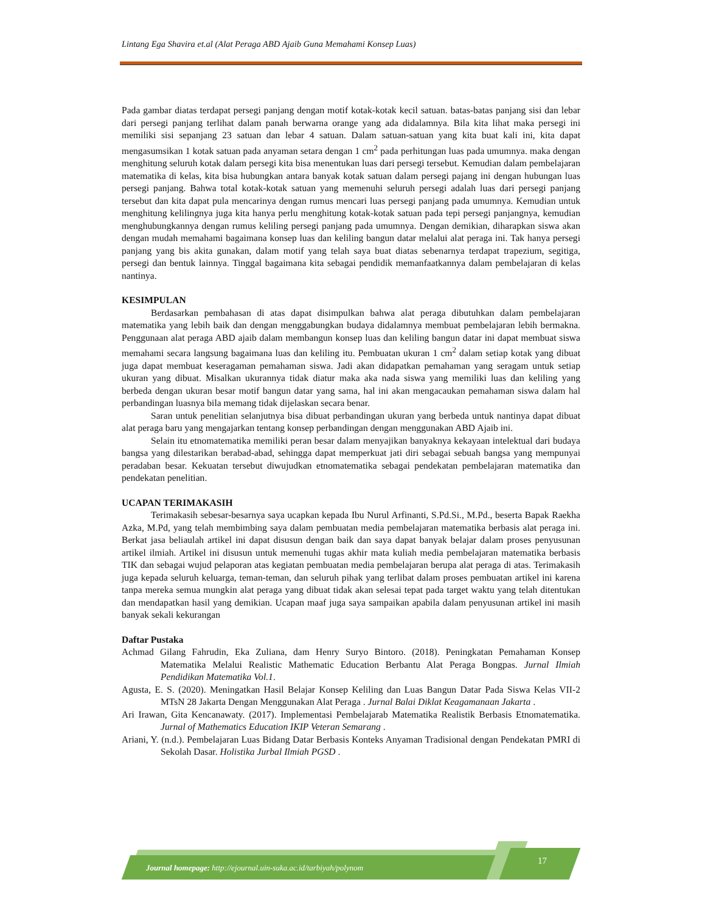Lintang Ega Shavira et.al (Alat Peraga ABD Ajaib Guna Memahami Konsep Luas)
Pada gambar diatas terdapat persegi panjang dengan motif kotak-kotak kecil satuan. batas-batas panjang sisi dan lebar dari persegi panjang terlihat dalam panah berwarna orange yang ada didalamnya. Bila kita lihat maka persegi ini memiliki sisi sepanjang 23 satuan dan lebar 4 satuan. Dalam satuan-satuan yang kita buat kali ini, kita dapat mengasumsikan 1 kotak satuan pada anyaman setara dengan 1 cm<sup>2</sup> pada perhitungan luas pada umumnya. maka dengan menghitung seluruh kotak dalam persegi kita bisa menentukan luas dari persegi tersebut. Kemudian dalam pembelajaran matematika di kelas, kita bisa hubungkan antara banyak kotak satuan dalam persegi pajang ini dengan hubungan luas persegi panjang. Bahwa total kotak-kotak satuan yang memenuhi seluruh persegi adalah luas dari persegi panjang tersebut dan kita dapat pula mencarinya dengan rumus mencari luas persegi panjang pada umumnya. Kemudian untuk menghitung kelilingnya juga kita hanya perlu menghitung kotak-kotak satuan pada tepi persegi panjangnya, kemudian menghubungkannya dengan rumus keliling persegi panjang pada umumnya. Dengan demikian, diharapkan siswa akan dengan mudah memahami bagaimana konsep luas dan keliling bangun datar melalui alat peraga ini. Tak hanya persegi panjang yang bis akita gunakan, dalam motif yang telah saya buat diatas sebenarnya terdapat trapezium, segitiga, persegi dan bentuk lainnya. Tinggal bagaimana kita sebagai pendidik memanfaatkannya dalam pembelajaran di kelas nantinya.
KESIMPULAN
Berdasarkan pembahasan di atas dapat disimpulkan bahwa alat peraga dibutuhkan dalam pembelajaran matematika yang lebih baik dan dengan menggabungkan budaya didalamnya membuat pembelajaran lebih bermakna. Penggunaan alat peraga ABD ajaib dalam membangun konsep luas dan keliling bangun datar ini dapat membuat siswa memahami secara langsung bagaimana luas dan keliling itu. Pembuatan ukuran 1 cm<sup>2</sup> dalam setiap kotak yang dibuat juga dapat membuat keseragaman pemahaman siswa. Jadi akan didapatkan pemahaman yang seragam untuk setiap ukuran yang dibuat. Misalkan ukurannya tidak diatur maka aka nada siswa yang memiliki luas dan keliling yang berbeda dengan ukuran besar motif bangun datar yang sama, hal ini akan mengacaukan pemahaman siswa dalam hal perbandingan luasnya bila memang tidak dijelaskan secara benar.
Saran untuk penelitian selanjutnya bisa dibuat perbandingan ukuran yang berbeda untuk nantinya dapat dibuat alat peraga baru yang mengajarkan tentang konsep perbandingan dengan menggunakan ABD Ajaib ini.
Selain itu etnomatematika memiliki peran besar dalam menyajikan banyaknya kekayaan intelektual dari budaya bangsa yang dilestarikan berabad-abad, sehingga dapat memperkuat jati diri sebagai sebuah bangsa yang mempunyai peradaban besar. Kekuatan tersebut diwujudkan etnomatematika sebagai pendekatan pembelajaran matematika dan pendekatan penelitian.
UCAPAN TERIMAKASIH
Terimakasih sebesar-besarnya saya ucapkan kepada Ibu Nurul Arfinanti, S.Pd.Si., M.Pd., beserta Bapak Raekha Azka, M.Pd, yang telah membimbing saya dalam pembuatan media pembelajaran matematika berbasis alat peraga ini. Berkat jasa beliaulah artikel ini dapat disusun dengan baik dan saya dapat banyak belajar dalam proses penyusunan artikel ilmiah. Artikel ini disusun untuk memenuhi tugas akhir mata kuliah media pembelajaran matematika berbasis TIK dan sebagai wujud pelaporan atas kegiatan pembuatan media pembelajaran berupa alat peraga di atas. Terimakasih juga kepada seluruh keluarga, teman-teman, dan seluruh pihak yang terlibat dalam proses pembuatan artikel ini karena tanpa mereka semua mungkin alat peraga yang dibuat tidak akan selesai tepat pada target waktu yang telah ditentukan dan mendapatkan hasil yang demikian. Ucapan maaf juga saya sampaikan apabila dalam penyusunan artikel ini masih banyak sekali kekurangan
Daftar Pustaka
Achmad Gilang Fahrudin, Eka Zuliana, dam Henry Suryo Bintoro. (2018). Peningkatan Pemahaman Konsep Matematika Melalui Realistic Mathematic Education Berbantu Alat Peraga Bongpas. Jurnal Ilmiah Pendidikan Matematika Vol.1.
Agusta, E. S. (2020). Meningatkan Hasil Belajar Konsep Keliling dan Luas Bangun Datar Pada Siswa Kelas VII-2 MTsN 28 Jakarta Dengan Menggunakan Alat Peraga . Jurnal Balai Diklat Keagamanaan Jakarta .
Ari Irawan, Gita Kencanawaty. (2017). Implementasi Pembelajarab Matematika Realistik Berbasis Etnomatematika. Jurnal of Mathematics Education IKIP Veteran Semarang .
Ariani, Y. (n.d.). Pembelajaran Luas Bidang Datar Berbasis Konteks Anyaman Tradisional dengan Pendekatan PMRI di Sekolah Dasar. Holistika Jurbal Ilmiah PGSD .
Journal homepage: http://ejournal.uin-suka.ac.id/tarbiyah/polynom
17